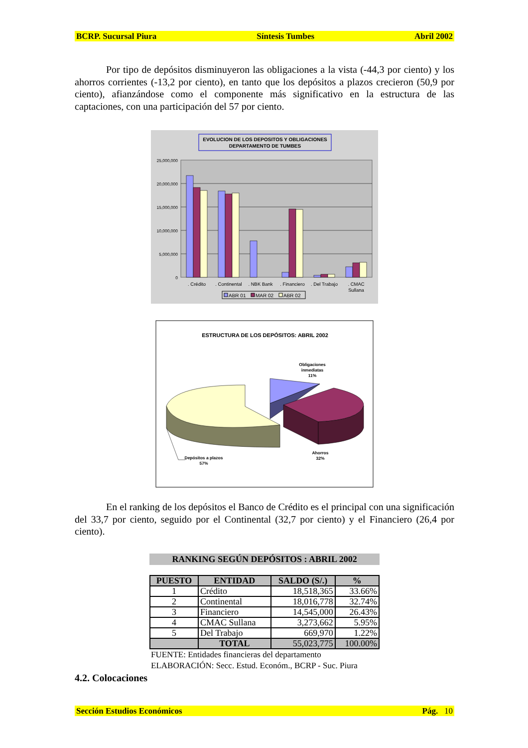BCRP. Sucursal Piura Síntesis Tumbes Abril 2002
Por tipo de depósitos disminuyeron las obligaciones a la vista (-44,3 por ciento) y los ahorros corrientes (-13,2 por ciento), en tanto que los depósitos a plazos crecieron (50,9 por ciento), afianzándose como el componente más significativo en la estructura de las captaciones, con una participación del 57 por ciento.
EVOLUCION DE LOS DEPOSITOS Y OBLIGACIONES
DEPARTAMENTO DE TUMBES
25,000,000
20,000,000
15,000,000
10,000,000
5,000,000
0
. Crédito
. Continental
. NBK Bank
. Financiero
. Del Trabajo
. CMAC
Sullana
ABR 01
MAR 02
ABR 02
ESTRUCTURA DE LOS DEPÓSITOS: ABRIL 2002
Obligaciones
inmediatas
11%
Depósitos a plazos
57%
Ahorros
32%
En el ranking de los depósitos el Banco de Crédito es el principal con una significación del 33,7 por ciento, seguido por el Continental (32,7 por ciento) y el Financiero (26,4 por ciento).
RANKING SEGÚN DEPÓSITOS : ABRIL 2002
| PUESTO | ENTIDAD | SALDO (S/.) | % |
| --- | --- | --- | --- |
| 1 | Crédito | 18,518,365 | 33.66% |
| 2 | Continental | 18,016,778 | 32.74% |
| 3 | Financiero | 14,545,000 | 26.43% |
| 4 | CMAC Sullana | 3,273,662 | 5.95% |
| 5 | Del Trabajo | 669,970 | 1.22% |
| | TOTAL | 55,023,775 | 100.00% |
FUENTE: Entidades financieras del departamento
ELABORACIÓN: Secc. Estud. Económ., BCRP - Suc. Piura
4.2. Colocaciones
Sección Estudios Económicos Pág. 10